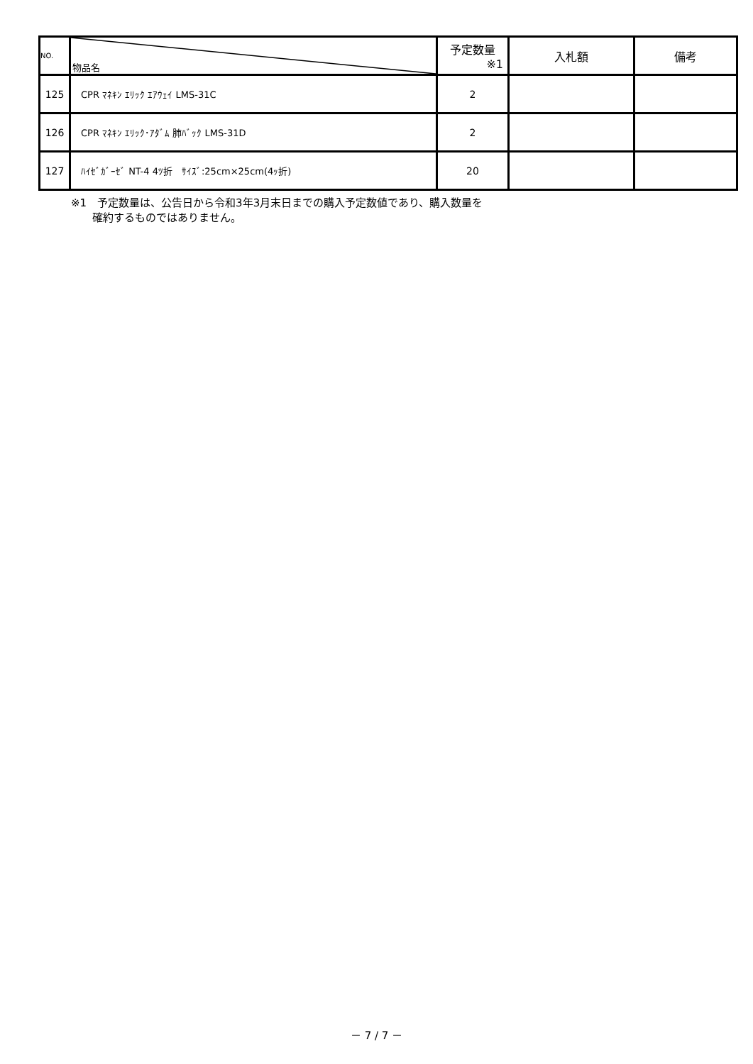| NO. | 物品名 | 予定数量 ※1 | 入札額 | 備考 |
| --- | --- | --- | --- | --- |
| 125 | CPR ﾏﾈｷﾝ ｴﾘｯｸ ｴｱｳｪｲ LMS-31C | 2 | | |
| 126 | CPR ﾏﾈｷﾝ ｴﾘｯｸ･ｱﾀﾞﾑ 肺ﾊﾞｯｸ LMS-31D | 2 | | |
| 127 | ﾊｲｾﾞｶﾞｰｾﾞ NT-4 4ﾂ折 ｻｲｽﾞ:25cm×25cm(4ｯ折) | 20 | | |
※1　予定数量は、公告日から令和3年3月末日までの購入予定数値であり、購入数量を
　　確約するものではありません。
－ 7 / 7 －